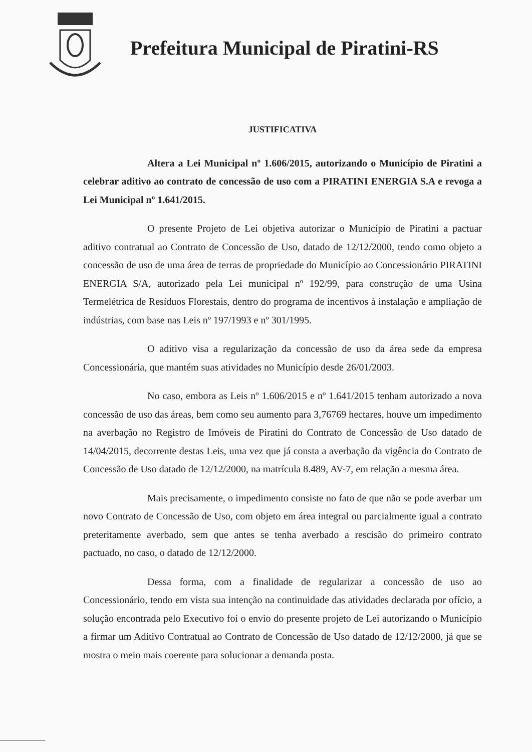Prefeitura Municipal de Piratini-RS
JUSTIFICATIVA
Altera a Lei Municipal nº 1.606/2015, autorizando o Município de Piratini a celebrar aditivo ao contrato de concessão de uso com a PIRATINI ENERGIA S.A e revoga a Lei Municipal nº 1.641/2015.
O presente Projeto de Lei objetiva autorizar o Município de Piratini a pactuar aditivo contratual ao Contrato de Concessão de Uso, datado de 12/12/2000, tendo como objeto a concessão de uso de uma área de terras de propriedade do Município ao Concessionário PIRATINI ENERGIA S/A, autorizado pela Lei municipal nº 192/99, para construção de uma Usina Termelétrica de Resíduos Florestais, dentro do programa de incentivos à instalação e ampliação de indústrias, com base nas Leis nº 197/1993 e nº 301/1995.
O aditivo visa a regularização da concessão de uso da área sede da empresa Concessionária, que mantém suas atividades no Município desde 26/01/2003.
No caso, embora as Leis nº 1.606/2015 e nº 1.641/2015 tenham autorizado a nova concessão de uso das áreas, bem como seu aumento para 3,76769 hectares, houve um impedimento na averbação no Registro de Imóveis de Piratini do Contrato de Concessão de Uso datado de 14/04/2015, decorrente destas Leis, uma vez que já consta a averbação da vigência do Contrato de Concessão de Uso datado de 12/12/2000, na matrícula 8.489, AV-7, em relação a mesma área.
Mais precisamente, o impedimento consiste no fato de que não se pode averbar um novo Contrato de Concessão de Uso, com objeto em área integral ou parcialmente igual a contrato preteritamente averbado, sem que antes se tenha averbado a rescisão do primeiro contrato pactuado, no caso, o datado de 12/12/2000.
Dessa forma, com a finalidade de regularizar a concessão de uso ao Concessionário, tendo em vista sua intenção na continuidade das atividades declarada por ofício, a solução encontrada pelo Executivo foi o envio do presente projeto de Lei autorizando o Município a firmar um Aditivo Contratual ao Contrato de Concessão de Uso datado de 12/12/2000, já que se mostra o meio mais coerente para solucionar a demanda posta.